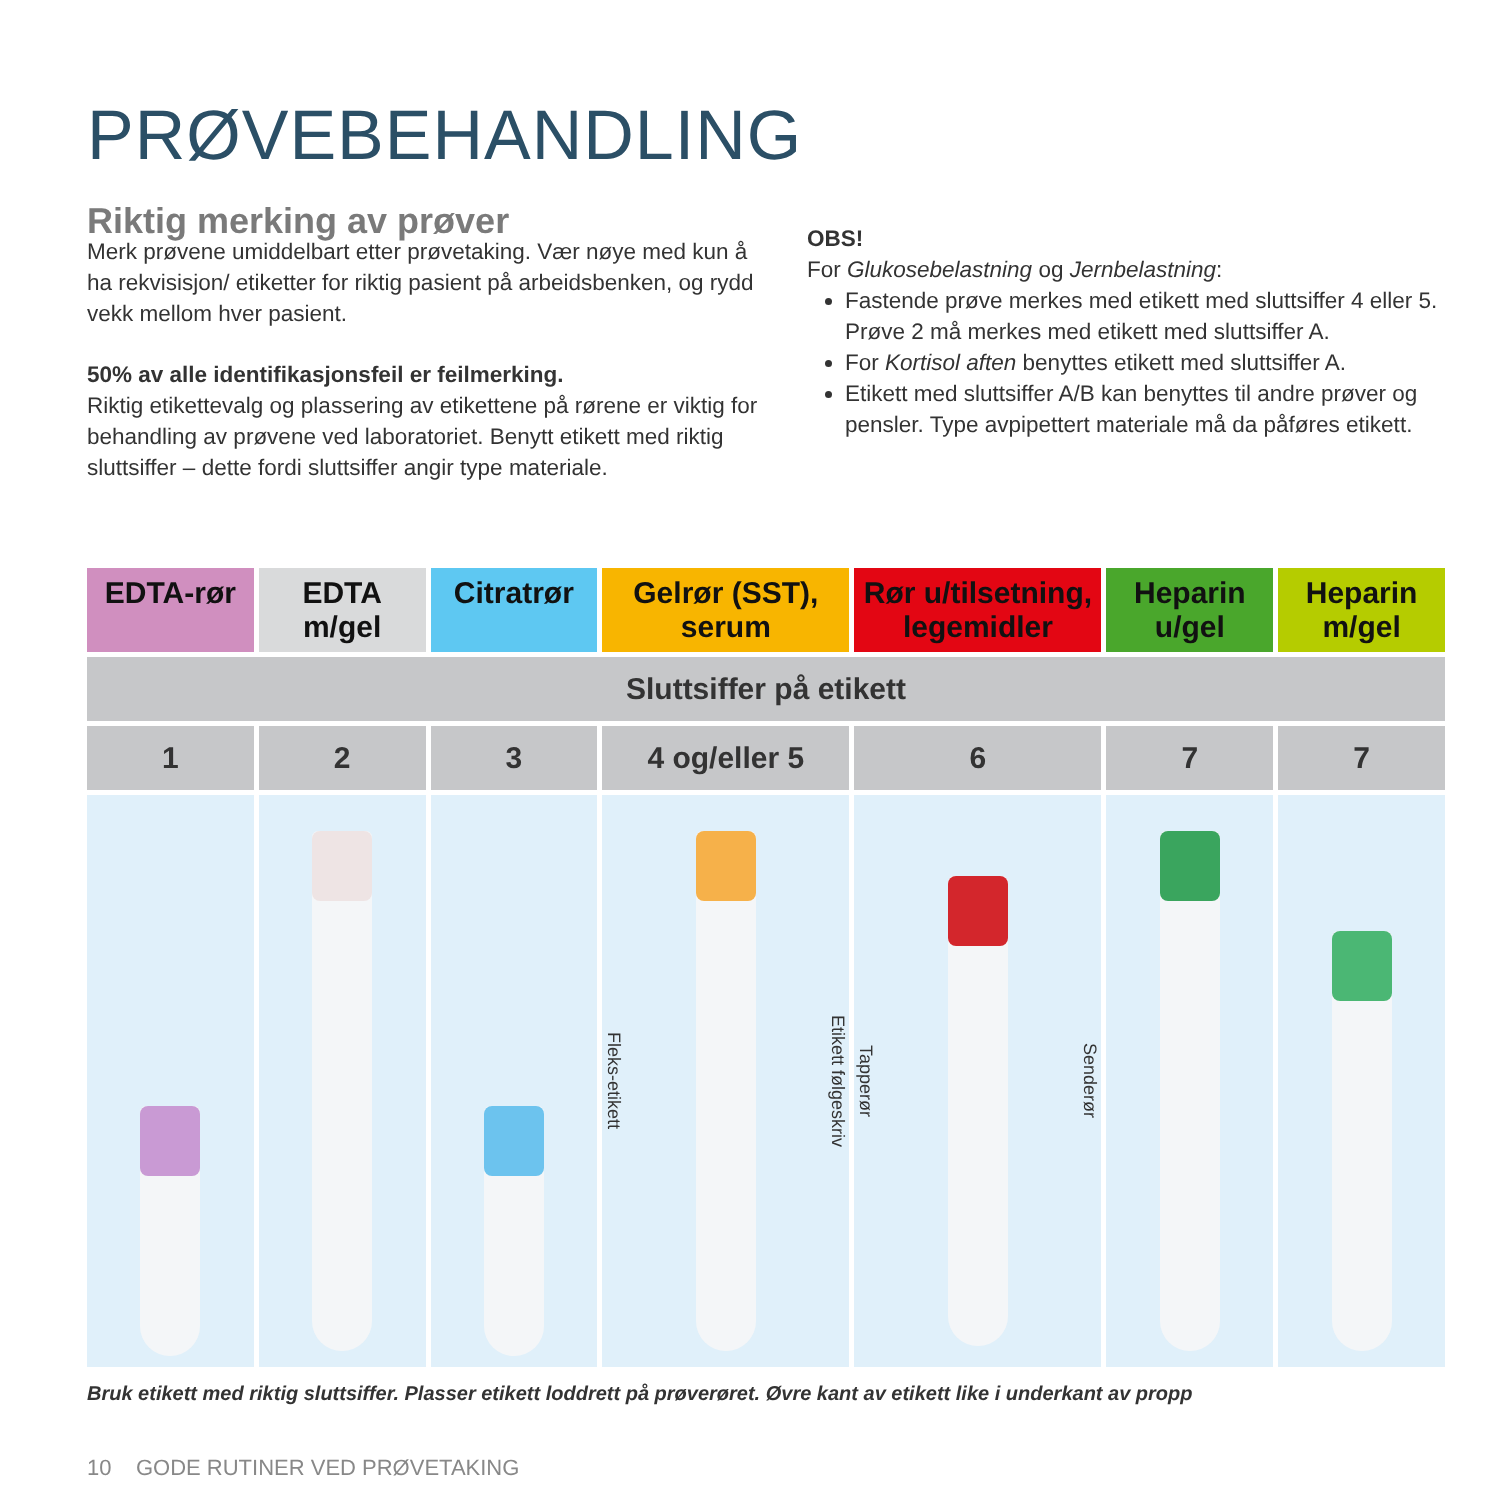PRØVEBEHANDLING
Riktig merking av prøver
Merk prøvene umiddelbart etter prøvetaking. Vær nøye med kun å ha rekvisisjon/ etiketter for riktig pasient på arbeidsbenken, og rydd vekk mellom hver pasient.
50% av alle identifikasjonsfeil er feilmerking.
Riktig etikettevalg og plassering av etikettene på rørene er viktig for behandling av prøvene ved laboratoriet. Benytt etikett med riktig sluttsiffer – dette fordi sluttsiffer angir type materiale.
OBS!
For Glukosebelastning og Jernbelastning:
Fastende prøve merkes med etikett med sluttsiffer 4 eller 5. Prøve 2 må merkes med etikett med sluttsiffer A.
For Kortisol aften benyttes etikett med sluttsiffer A.
Etikett med sluttsiffer A/B kan benyttes til andre prøver og pensler. Type avpipettert materiale må da påføres etikett.
| EDTA-rør | EDTA m/gel | Citratrør | Gelrør (SST), serum | Rør u/tilsetning, legemidler | Heparin u/gel | Heparin m/gel |
| --- | --- | --- | --- | --- | --- | --- |
| Sluttsiffer på etikett | | | | | | |
| 1 | 2 | 3 | 4 og/eller 5 | 6 | 7 | 7 |
| | | | Fleks-etikett Etikett følgeskriv | Tapperør Senderør | | |
Bruk etikett med riktig sluttsiffer. Plasser etikett loddrett på prøverøret. Øvre kant av etikett like i underkant av propp
10 GODE RUTINER VED PRØVETAKING